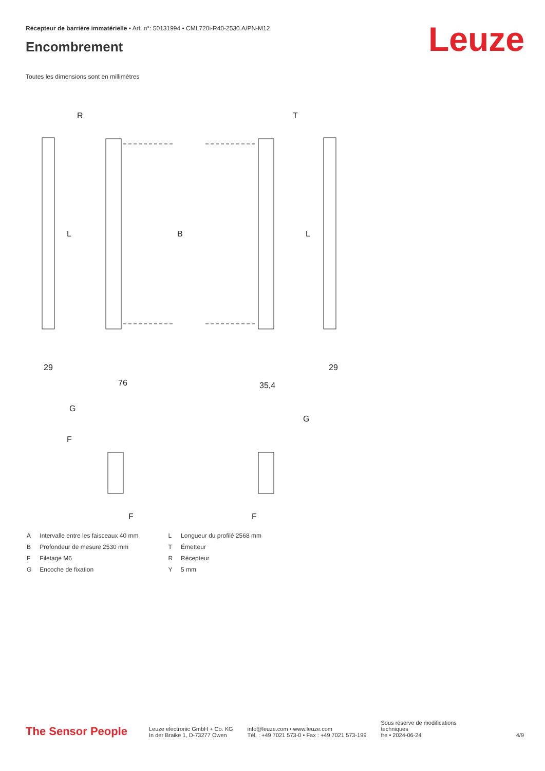Récepteur de barrière immatérielle • Art. n°: 50131994 • CML720i-R40-2530.A/PN-M12
Encombrement Leuze
Toutes les dimensions sont en millimètres
R
T
L
B
L
29
76
35,4
29
G
G
F
F
F
| A | Intervalle entre les faisceaux 40 mm |
| B | Profondeur de mesure 2530 mm |
| F | Filetage M6 |
| G | Encoche de fixation |
| L | Longueur du profilé 2568 mm |
| T | Émetteur |
| R | Récepteur |
| Y | 5 mm |
The Sensor People
Leuze electronic GmbH + Co. KG
In der Braike 1, D-73277 Owen
info@leuze.com • www.leuze.com
Tél. : +49 7021 573-0 • Fax : +49 7021 573-199
Sous réserve de modifications
techniques
fre • 2024-06-24
4/9